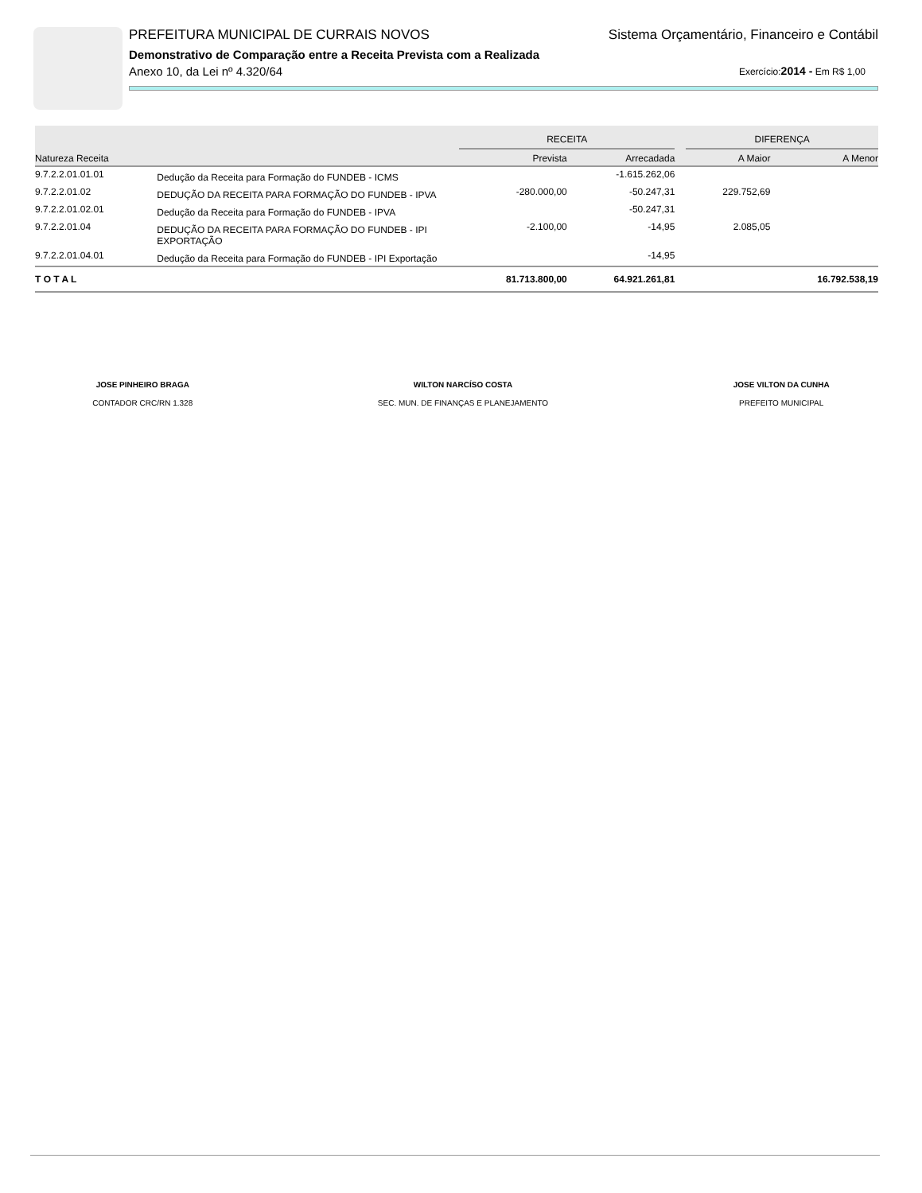PREFEITURA MUNICIPAL DE CURRAIS NOVOS Sistema Orçamentário, Financeiro e Contábil
Demonstrativo de Comparação entre a Receita Prevista com a Realizada
Anexo 10, da Lei nº 4.320/64 Exercício:2014 - Em R$ 1,00
| | | RECEITA | | | DIFERENÇA | |
| --- | --- | --- | --- | --- | --- | --- |
| Natureza Receita | | Prevista | Arrecadada | | A Maior | A Menor |
| 9.7.2.2.01.01.01 | Dedução da Receita para Formação do FUNDEB - ICMS | | -1.615.262,06 | | | |
| 9.7.2.2.01.02 | DEDUÇÃO DA RECEITA PARA FORMAÇÃO DO FUNDEB - IPVA | -280.000,00 | -50.247,31 | | 229.752,69 | |
| 9.7.2.2.01.02.01 | Dedução da Receita para Formação do FUNDEB - IPVA | | -50.247,31 | | | |
| 9.7.2.2.01.04 | DEDUÇÃO DA RECEITA PARA FORMAÇÃO DO FUNDEB - IPI EXPORTAÇÃO | -2.100,00 | -14,95 | | 2.085,05 | |
| 9.7.2.2.01.04.01 | Dedução da Receita para Formação do FUNDEB - IPI Exportação | | -14,95 | | | |
| T O T A L | | 81.713.800,00 | 64.921.261,81 | | | 16.792.538,19 |
JOSE PINHEIRO BRAGA
CONTADOR CRC/RN 1.328
WILTON NARCÍSO COSTA
SEC. MUN. DE FINANÇAS E PLANEJAMENTO
JOSE VILTON DA CUNHA
PREFEITO MUNICIPAL